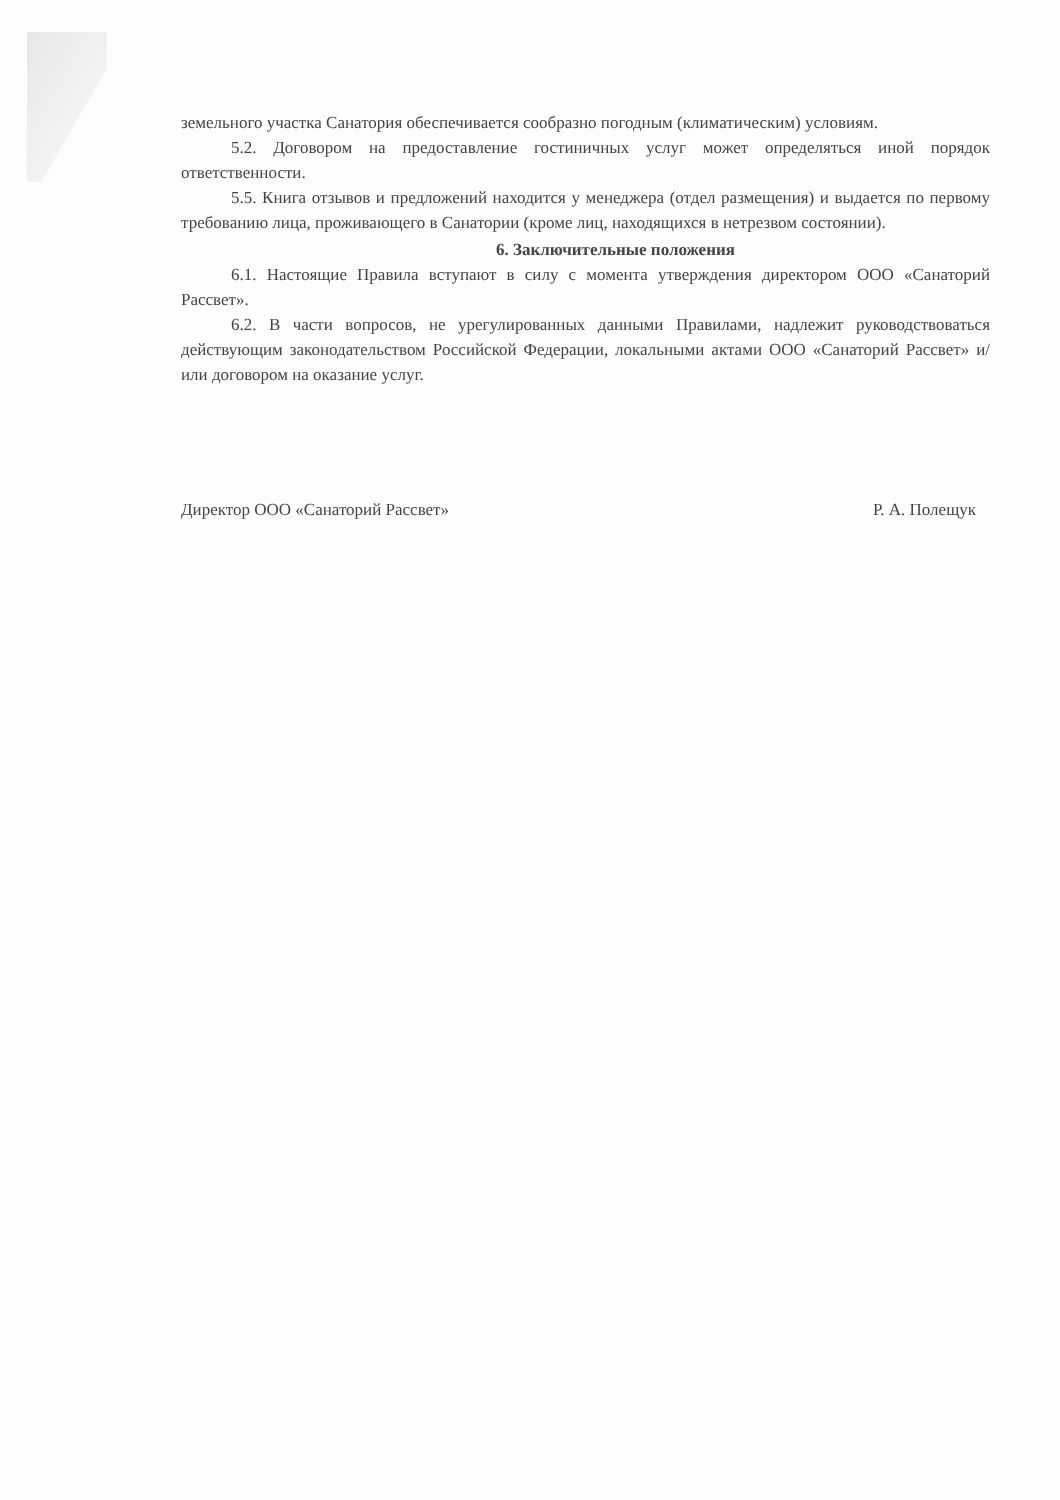земельного участка Санатория обеспечивается сообразно погодным (климатическим) условиям.
5.2. Договором на предоставление гостиничных услуг может определяться иной порядок ответственности.
5.5. Книга отзывов и предложений находится у менеджера (отдел размещения) и выдается по первому требованию лица, проживающего в Санатории (кроме лиц, находящихся в нетрезвом состоянии).
6. Заключительные положения
6.1. Настоящие Правила вступают в силу с момента утверждения директором ООО «Санаторий Рассвет».
6.2. В части вопросов, не урегулированных данными Правилами, надлежит руководствоваться действующим законодательством Российской Федерации, локальными актами ООО «Санаторий Рассвет» и/или договором на оказание услуг.
Директор ООО «Санаторий Рассвет» Р. А. Полещук